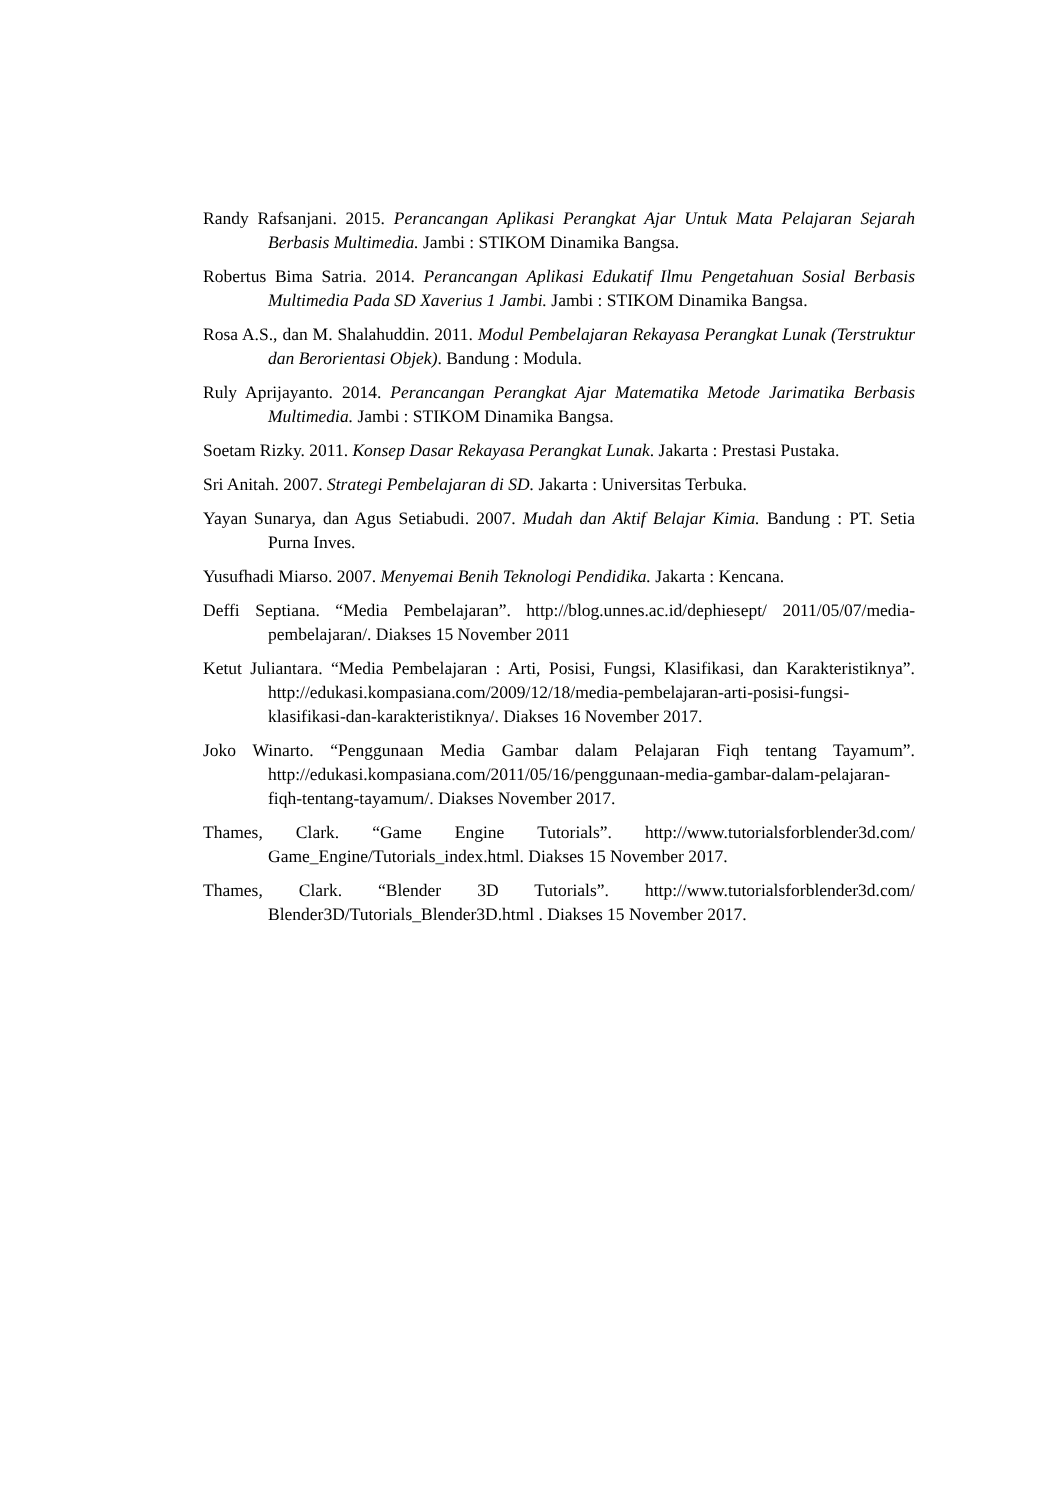Randy Rafsanjani. 2015. Perancangan Aplikasi Perangkat Ajar Untuk Mata Pelajaran Sejarah Berbasis Multimedia. Jambi : STIKOM Dinamika Bangsa.
Robertus Bima Satria. 2014. Perancangan Aplikasi Edukatif Ilmu Pengetahuan Sosial Berbasis Multimedia Pada SD Xaverius 1 Jambi. Jambi : STIKOM Dinamika Bangsa.
Rosa A.S., dan M. Shalahuddin. 2011. Modul Pembelajaran Rekayasa Perangkat Lunak (Terstruktur dan Berorientasi Objek). Bandung : Modula.
Ruly Aprijayanto. 2014. Perancangan Perangkat Ajar Matematika Metode Jarimatika Berbasis Multimedia. Jambi : STIKOM Dinamika Bangsa.
Soetam Rizky. 2011. Konsep Dasar Rekayasa Perangkat Lunak. Jakarta : Prestasi Pustaka.
Sri Anitah. 2007. Strategi Pembelajaran di SD. Jakarta : Universitas Terbuka.
Yayan Sunarya, dan Agus Setiabudi. 2007. Mudah dan Aktif Belajar Kimia. Bandung : PT. Setia Purna Inves.
Yusufhadi Miarso. 2007. Menyemai Benih Teknologi Pendidika. Jakarta : Kencana.
Deffi Septiana. “Media Pembelajaran”. http://blog.unnes.ac.id/dephiesept/ 2011/05/07/media-pembelajaran/. Diakses 15 November 2011
Ketut Juliantara. “Media Pembelajaran : Arti, Posisi, Fungsi, Klasifikasi, dan Karakteristiknya”. http://edukasi.kompasiana.com/2009/12/18/media-pembelajaran-arti-posisi-fungsi-klasifikasi-dan-karakteristiknya/. Diakses 16 November 2017.
Joko Winarto. “Penggunaan Media Gambar dalam Pelajaran Fiqh tentang Tayamum”. http://edukasi.kompasiana.com/2011/05/16/penggunaan-media-gambar-dalam-pelajaran-fiqh-tentang-tayamum/. Diakses November 2017.
Thames, Clark. “Game Engine Tutorials”. http://www.tutorialsforblender3d.com/ Game_Engine/Tutorials_index.html. Diakses 15 November 2017.
Thames, Clark. “Blender 3D Tutorials”. http://www.tutorialsforblender3d.com/ Blender3D/Tutorials_Blender3D.html . Diakses 15 November 2017.